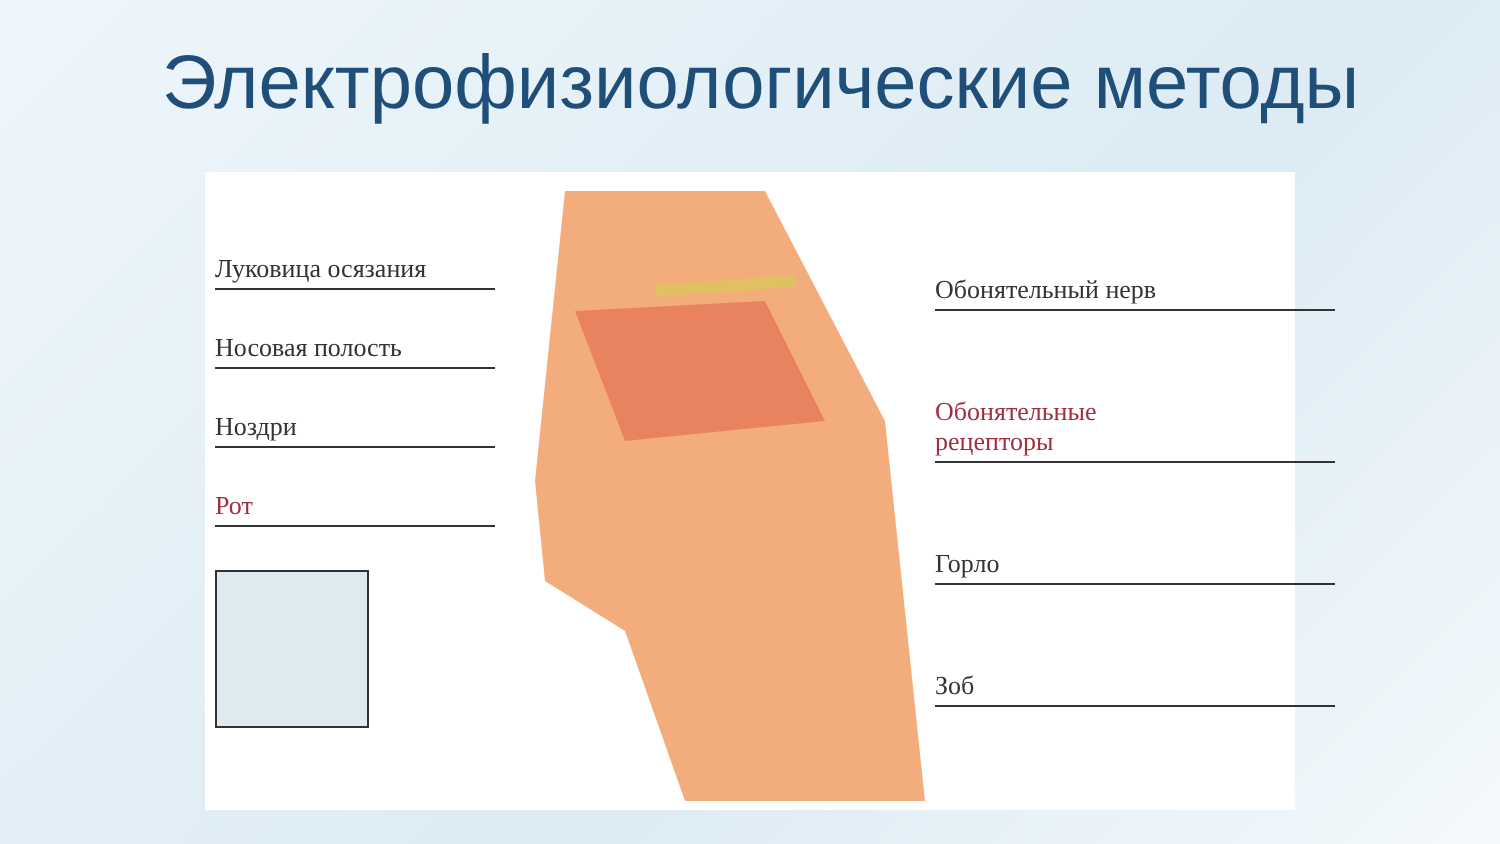Электрофизиологические методы
Луковица осязания
Носовая полость
Ноздри
Рот
Обонятельный нерв
Обонятельные
рецепторы
Горло
Зоб